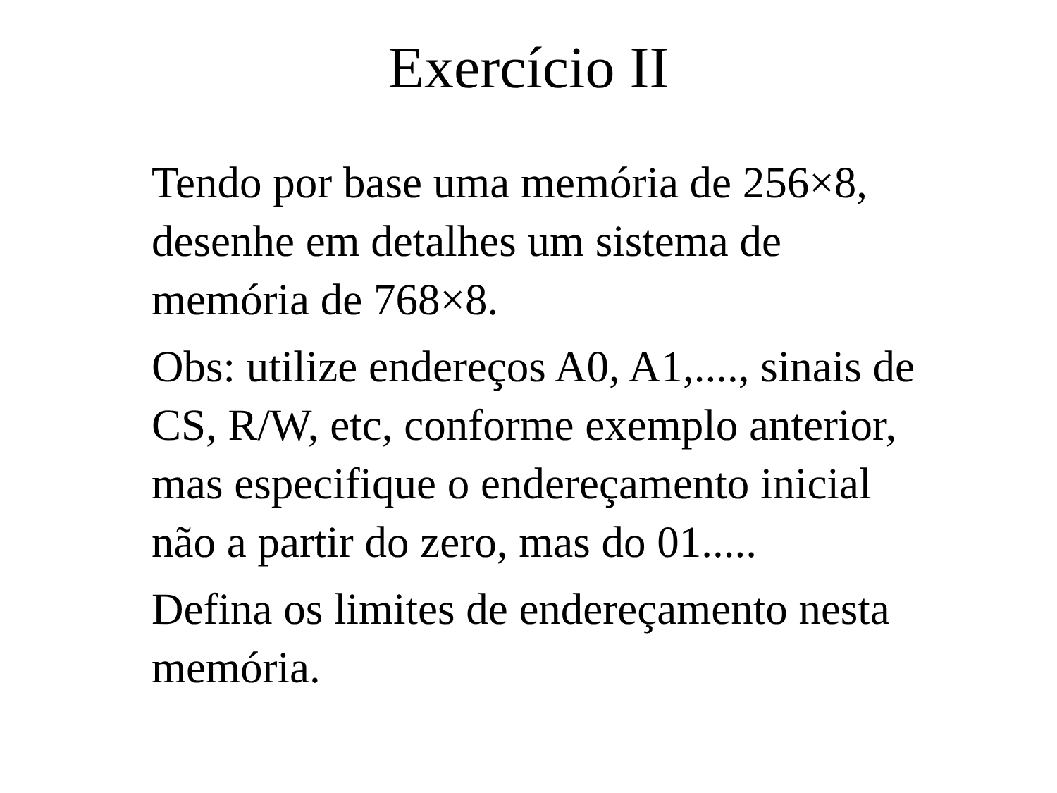Exercício II
Tendo por base uma memória de 256×8, desenhe em detalhes um sistema de memória de 768×8.
Obs: utilize endereços A0, A1,...., sinais de CS, R/W, etc, conforme exemplo anterior, mas especifique o endereçamento inicial não a partir do zero, mas do 01.....
Defina os limites de endereçamento nesta memória.